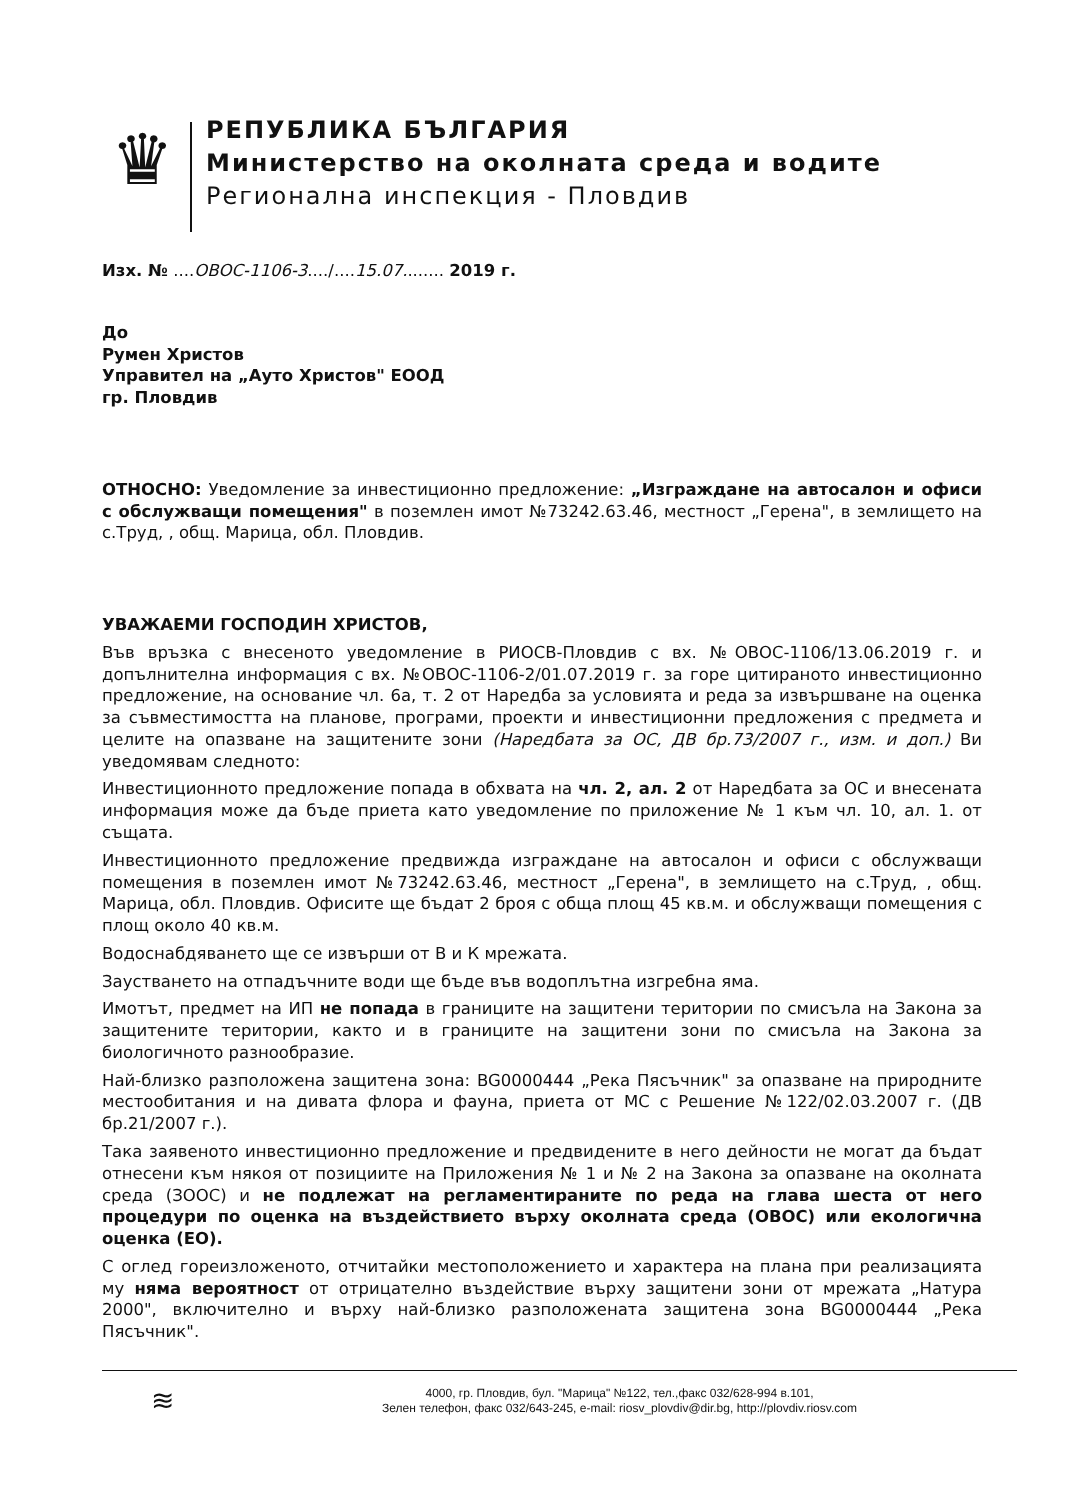♛
РЕПУБЛИКА БЪЛГАРИЯ
Министерство на околната среда и водите
Регионална инспекция - Пловдив
Изх. № ....ОВОС-1106-3..../....15.07........ 2019 г.
До
Румен Христов
Управител на „Ауто Христов" ЕООД
гр. Пловдив
ОТНОСНО: Уведомление за инвестиционно предложение: „Изграждане на автосалон и офиси с обслужващи помещения" в поземлен имот №73242.63.46, местност „Герена", в землището на с.Труд, , общ. Марица, обл. Пловдив.
УВАЖАЕМИ ГОСПОДИН ХРИСТОВ,
Във връзка с внесеното уведомление в РИОСВ-Пловдив с вх. №ОВОС-1106/13.06.2019 г. и допълнителна информация с вх. №ОВОС-1106-2/01.07.2019 г. за горе цитираното инвестиционно предложение, на основание чл. 6а, т. 2 от Наредба за условията и реда за извършване на оценка за съвместимостта на планове, програми, проекти и инвестиционни предложения с предмета и целите на опазване на защитените зони (Наредбата за ОС, ДВ бр.73/2007 г., изм. и доп.) Ви уведомявам следното:
Инвестиционното предложение попада в обхвата на чл. 2, ал. 2 от Наредбата за ОС и внесената информация може да бъде приета като уведомление по приложение № 1 към чл. 10, ал. 1. от същата.
Инвестиционното предложение предвижда изграждане на автосалон и офиси с обслужващи помещения в поземлен имот №73242.63.46, местност „Герена", в землището на с.Труд, , общ. Марица, обл. Пловдив. Офисите ще бъдат 2 броя с обща площ 45 кв.м. и обслужващи помещения с площ около 40 кв.м.
Водоснабдяването ще се извърши от В и К мрежата.
Заустването на отпадъчните води ще бъде във водоплътна изгребна яма.
Имотът, предмет на ИП не попада в границите на защитени територии по смисъла на Закона за защитените територии, както и в границите на защитени зони по смисъла на Закона за биологичното разнообразие.
Най-близко разположена защитена зона: BG0000444 „Река Пясъчник" за опазване на природните местообитания и на дивата флора и фауна, приета от МС с Решение №122/02.03.2007 г. (ДВ бр.21/2007 г.).
Така заявеното инвестиционно предложение и предвидените в него дейности не могат да бъдат отнесени към някоя от позициите на Приложения № 1 и № 2 на Закона за опазване на околната среда (ЗООС) и не подлежат на регламентираните по реда на глава шеста от него процедури по оценка на въздействието върху околната среда (ОВОС) или екологична оценка (ЕО).
С оглед гореизложеното, отчитайки местоположението и характера на плана при реализацията му няма вероятност от отрицателно въздействие върху защитени зони от мрежата „Натура 2000", включително и върху най-близко разположената защитена зона BG0000444 „Река Пясъчник".
≋
4000, гр. Пловдив, бул. "Марица" №122, тел.,факс 032/628-994 в.101,
Зелен телефон, факс 032/643-245, e-mail: riosv_plovdiv@dir.bg, http://plovdiv.riosv.com